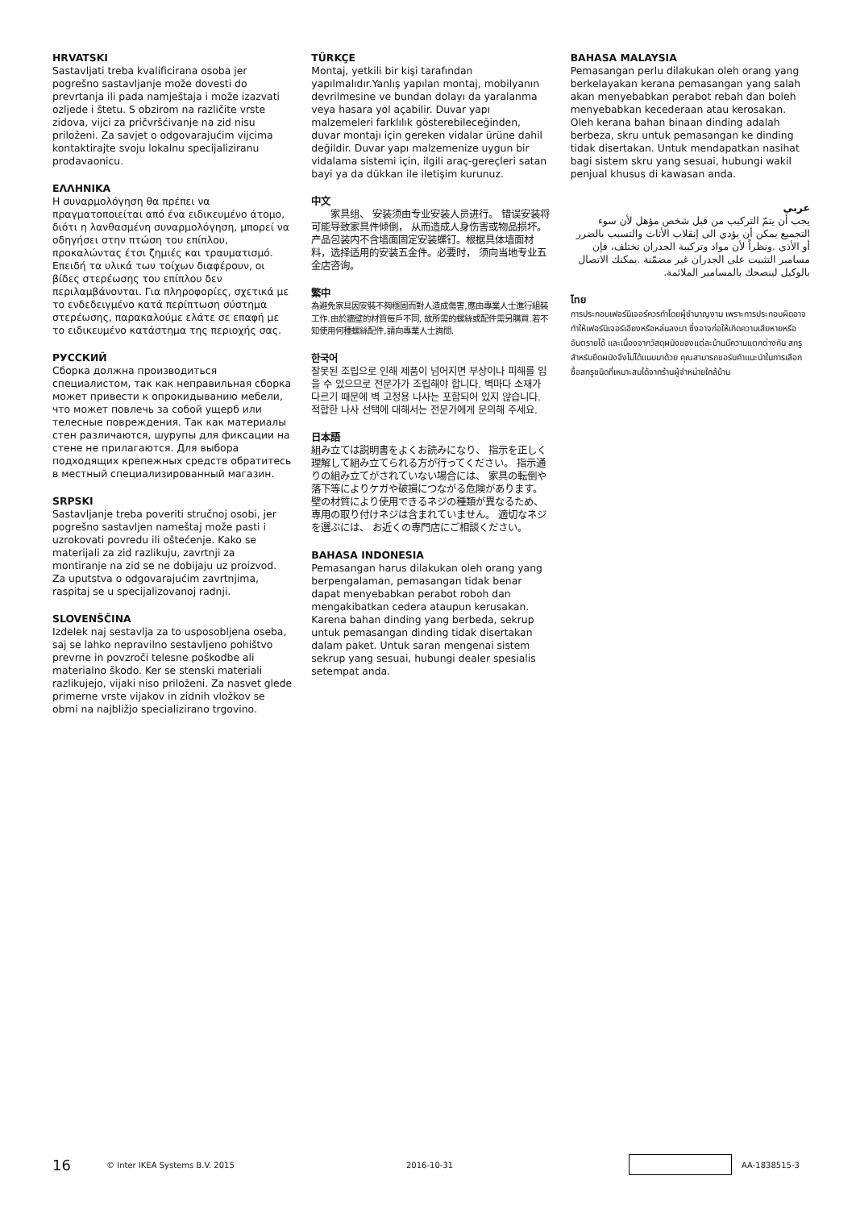HRVATSKI
Sastavljati treba kvalificirana osoba jer pogrešno sastavljanje može dovesti do prevrtanja ili pada namještaja i može izazvati ozljede i štetu. S obzirom na različite vrste zidova, vijci za pričvršćivanje na zid nisu priloženi. Za savjet o odgovarajućim vijcima kontaktirajte svoju lokalnu specijaliziranu prodavaonicu.
ΕΛΛΗΝΙΚΑ
Η συναρμολόγηση θα πρέπει να πραγματοποιείται από ένα ειδικευμένο άτομο, διότι η λανθασμένη συναρμολόγηση, μπορεί να οδηγήσει στην πτώση του επίπλου, προκαλώντας έτσι ζημιές και τραυματισμό. Επειδή τα υλικά των τοίχων διαφέρουν, οι βίδες στερέωσης του επίπλου δεν περιλαμβάνονται. Για πληροφορίες, σχετικά με το ενδεδειγμένο κατά περίπτωση σύστημα στερέωσης, παρακαλούμε ελάτε σε επαφή με το ειδικευμένο κατάστημα της περιοχής σας.
РУССКИЙ
Сборка должна производиться специалистом, так как неправильная сборка может привести к опрокидыванию мебели, что может повлечь за собой ущерб или телесные повреждения. Так как материалы стен различаются, шурупы для фиксации на стене не прилагаются. Для выбора подходящих крепежных средств обратитесь в местный специализированный магазин.
SRPSKI
Sastavljanje treba poveriti stručnoj osobi, jer pogrešno sastavljen nameštaj može pasti i uzrokovati povredu ili oštećenje. Kako se materijali za zid razlikuju, zavrtnji za montiranje na zid se ne dobijaju uz proizvod. Za uputstva o odgovarajućim zavrtnjima, raspitaj se u specijalizovanoj radnji.
SLOVENŠČINA
Izdelek naj sestavlja za to usposobljena oseba, saj se lahko nepravilno sestavljeno pohištvo prevrne in povzroči telesne poškodbe ali materialno škodo. Ker se stenski materiali razlikujejo, vijaki niso priloženi. Za nasvet glede primerne vrste vijakov in zidnih vložkov se obrni na najbližjo specializirano trgovino.
TÜRKÇE
Montaj, yetkili bir kişi tarafından yapılmalıdır.Yanlış yapılan montaj, mobilyanın devrilmesine ve bundan dolayı da yaralanma veya hasara yol açabilir. Duvar yapı malzemeleri farklılık gösterebileceğinden, duvar montajı için gereken vidalar ürüne dahil değildir. Duvar yapı malzemenize uygun bir vidalama sistemi için, ilgili araç-gereçleri satan bayi ya da dükkan ile iletişim kurunuz.
中文
　　家具组、 安装须由专业安装人员进行。 错误安装将可能导致家具件倾倒， 从而造成人身伤害或物品损坏。 产品包装内不含墙面固定安装螺钉。根据具体墙面材料，选择适用的安装五金件。必要时， 须向当地专业五金店咨询。
繁中
為避免家具因安裝不夠穩固而對人造成傷害,應由專業人士進行組裝工作.由於牆壁的材質每戶不同, 故所需的螺絲或配件需另購買.若不知使用何種螺絲配件,請向專業人士詢問.
한국어
잘못된 조립으로 인해 제품이 넘어지면 부상이나 피해를 입을 수 있으므로 전문가가 조립해야 합니다. 벽마다 소재가 다르기 때문에 벽 고정용 나사는 포함되어 있지 않습니다. 적합한 나사 선택에 대해서는 전문가에게 문의해 주세요.
日本語
組み立ては説明書をよくお読みになり、 指示を正しく理解して組み立てられる方が行ってください。 指示通りの組み立てがされていない場合には、 家具の転倒や落下等によりケガや破損につながる危険があります。 壁の材質により使用できるネジの種類が異なるため、 専用の取り付けネジは含まれていません。 適切なネジを選ぶには、 お近くの専門店にご相談ください。
BAHASA INDONESIA
Pemasangan harus dilakukan oleh orang yang berpengalaman, pemasangan tidak benar dapat menyebabkan perabot roboh dan mengakibatkan cedera ataupun kerusakan. Karena bahan dinding yang berbeda, sekrup untuk pemasangan dinding tidak disertakan dalam paket. Untuk saran mengenai sistem sekrup yang sesuai, hubungi dealer spesialis setempat anda.
BAHASA MALAYSIA
Pemasangan perlu dilakukan oleh orang yang berkelayakan kerana pemasangan yang salah akan menyebabkan perabot rebah dan boleh menyebabkan kecederaan atau kerosakan. Oleh kerana bahan binaan dinding adalah berbeza, skru untuk pemasangan ke dinding tidak disertakan. Untuk mendapatkan nasihat bagi sistem skru yang sesuai, hubungi wakil penjual khusus di kawasan anda.
عربي
يجب أن يتمّ التركيب من قبل شخص مؤهل لأن سوء التجميع يمكن أن يؤدي الى إنقلاب الأثاث والتسبب بالضرر أو الأذى .ونظراً لأن مواد وتركيبة الجدران تختلف، فإن مسامير التثبيت على الجدران غير مضمّنة .يمكنك الاتصال بالوكيل لينصحك بالمسامير الملائمة.
ไทย
การประกอบเฟอร์นิเจอร์ควรทำโดยผู้ชำนาญงาน เพราะการประกอบผิดอาจทำให้เฟอร์นิเจอร์เอียงหรือหล่นลงมา ซึ่งอาจก่อให้เกิดความเสียหายหรืออันตรายได้ และเนื่องจากวัสดุผนังของแต่ละบ้านมีความแตกต่างกัน สกรูสำหรับยึดผนังจึงไม่ได้แนบมาด้วย คุณสามารถขอรับคำแนะนำในการเลือกซื้อสกรูชนิดที่เหมาะสมได้จากร้านผู้จำหน่ายใกล้บ้าน
16 © Inter IKEA Systems B.V. 2015 2016-10-31 AA-1838515-3